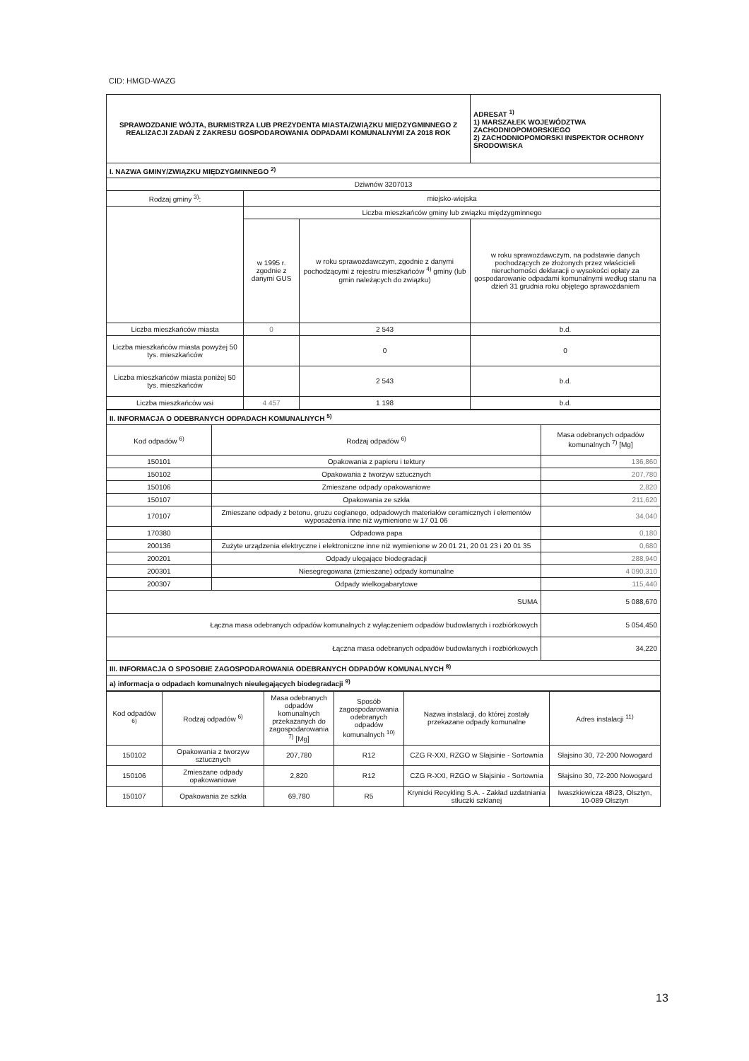CID: HMGD-WAZG
| SPRAWOZDANIE WÓJTA, BURMISTRZA LUB PREZYDENTA MIASTA/ZWIĄZKU MIĘDZYGMINNEGO Z REALIZACJI ZADAŃ Z ZAKRESU GOSPODAROWANIA ODPADAMI KOMUNALNYMI ZA 2018 ROK | | | ADRESAT <sup>1)</sup> 1) MARSZAŁEK WOJEWÓDZTWA ZACHODNIOPOMORSKIEGO 2) ZACHODNIOPOMORSKI INSPEKTOR OCHRONY ŚRODOWISKA |
| I. NAZWA GMINY/ZWIĄZKU MIĘDZYGMINNEGO <sup>2)</sup> | | | |
| Dziwnów 3207013 | | | |
| Rodzaj gminy <sup>3)</sup>: | miejsko-wiejska | | |
| | Liczba mieszkańców gminy lub związku międzygminnego | | |
| | w 1995 r. zgodnie z danymi GUS | w roku sprawozdawczym, zgodnie z danymi pochodzącymi z rejestru mieszkańców <sup>4)</sup> gminy (lub gmin należących do związku) | w roku sprawozdawczym, na podstawie danych pochodzących ze złożonych przez właścicieli nieruchomości deklaracji o wysokości opłaty za gospodarowanie odpadami komunalnymi według stanu na dzień 31 grudnia roku objętego sprawozdaniem |
| Liczba mieszkańców miasta | 0 | 2 543 | b.d. |
| Liczba mieszkańców miasta powyżej 50 tys. mieszkańców | | 0 | 0 |
| Liczba mieszkańców miasta poniżej 50 tys. mieszkańców | | 2 543 | b.d. |
| Liczba mieszkańców wsi | 4 457 | 1 198 | b.d. |
| II. INFORMACJA O ODEBRANYCH ODPADACH KOMUNALNYCH <sup>5)</sup> | | |
| Kod odpadów <sup>6)</sup> | Rodzaj odpadów <sup>6)</sup> | Masa odebranych odpadów komunalnych <sup>7)</sup> [Mg] |
| 150101 | Opakowania z papieru i tektury | 136,860 |
| 150102 | Opakowania z tworzyw sztucznych | 207,780 |
| 150106 | Zmieszane odpady opakowaniowe | 2,820 |
| 150107 | Opakowania ze szkła | 211,620 |
| 170107 | Zmieszane odpady z betonu, gruzu ceglanego, odpadowych materiałów ceramicznych i elementów wyposażenia inne niż wymienione w 17 01 06 | 34,040 |
| 170380 | Odpadowa papa | 0,180 |
| 200136 | Zużyte urządzenia elektryczne i elektroniczne inne niż wymienione w 20 01 21, 20 01 23 i 20 01 35 | 0,680 |
| 200201 | Odpady ulegające biodegradacji | 288,940 |
| 200301 | Niesegregowana (zmieszane) odpady komunalne | 4 090,310 |
| 200307 | Odpady wielkogabarytowe | 115,440 |
| SUMA | | 5 088,670 |
| Łączna masa odebranych odpadów komunalnych z wyłączeniem odpadów budowlanych i rozbiórkowych | | 5 054,450 |
| Łączna masa odebranych odpadów budowlanych i rozbiórkowych | | 34,220 |
| III. INFORMACJA O SPOSOBIE ZAGOSPODAROWANIA ODEBRANYCH ODPADÓW KOMUNALNYCH <sup>8)</sup> | | |
| a) informacja o odpadach komunalnych nieulegających biodegradacji <sup>9)</sup> | | |
| Kod odpadów <sup>6)</sup> | Rodzaj odpadów <sup>6)</sup> | Masa odebranych odpadów komunalnych przekazanych do zagospodarowania <sup>7)</sup> [Mg] | Sposób zagospodarowania odebranych odpadów komunalnych <sup>10)</sup> | Nazwa instalacji, do której zostały przekazane odpady komunalne | Adres instalacji <sup>11)</sup> |
| 150102 | Opakowania z tworzyw sztucznych | 207,780 | R12 | CZG R-XXI, RZGO w Słajsinie - Sortownia | Słajsino 30, 72-200 Nowogard |
| 150106 | Zmieszane odpady opakowaniowe | 2,820 | R12 | CZG R-XXI, RZGO w Słajsinie - Sortownia | Słajsino 30, 72-200 Nowogard |
| 150107 | Opakowania ze szkła | 69,780 | R5 | Krynicki Recykling S.A. - Zakład uzdatniania stłuczki szklanej | Iwaszkiewicza 48\23, Olsztyn, 10-089 Olsztyn |
13